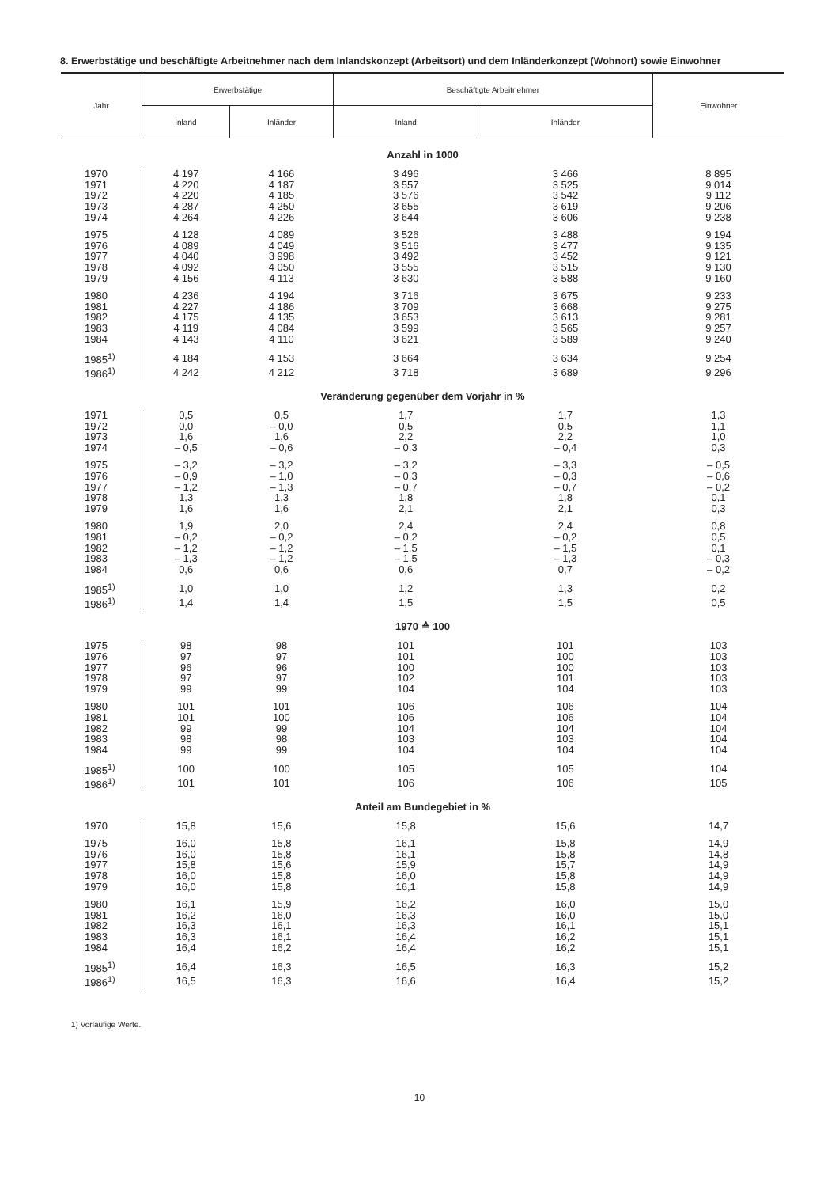8. Erwerbstätige und beschäftigte Arbeitnehmer nach dem Inlandskonzept (Arbeitsort) und dem Inländerkonzept (Wohnort) sowie Einwohner
| Jahr | Erwerbstätige | | Beschäftigte Arbeitnehmer | | Einwohner |
| --- | --- | --- | --- | --- | --- |
| | Inland | Inländer | Inland | Inländer | |
| Anzahl in 1000 | | | | | |
| 1970 | 4 197 | 4 166 | 3 496 | 3 466 | 8 895 |
| 1971 | 4 220 | 4 187 | 3 557 | 3 525 | 9 014 |
| 1972 | 4 220 | 4 185 | 3 576 | 3 542 | 9 112 |
| 1973 | 4 287 | 4 250 | 3 655 | 3 619 | 9 206 |
| 1974 | 4 264 | 4 226 | 3 644 | 3 606 | 9 238 |
| 1975 | 4 128 | 4 089 | 3 526 | 3 488 | 9 194 |
| 1976 | 4 089 | 4 049 | 3 516 | 3 477 | 9 135 |
| 1977 | 4 040 | 3 998 | 3 492 | 3 452 | 9 121 |
| 1978 | 4 092 | 4 050 | 3 555 | 3 515 | 9 130 |
| 1979 | 4 156 | 4 113 | 3 630 | 3 588 | 9 160 |
| 1980 | 4 236 | 4 194 | 3 716 | 3 675 | 9 233 |
| 1981 | 4 227 | 4 186 | 3 709 | 3 668 | 9 275 |
| 1982 | 4 175 | 4 135 | 3 653 | 3 613 | 9 281 |
| 1983 | 4 119 | 4 084 | 3 599 | 3 565 | 9 257 |
| 1984 | 4 143 | 4 110 | 3 621 | 3 589 | 9 240 |
| 1985<sup>1)</sup> | 4 184 | 4 153 | 3 664 | 3 634 | 9 254 |
| 1986<sup>1)</sup> | 4 242 | 4 212 | 3 718 | 3 689 | 9 296 |
| Veränderung gegenüber dem Vorjahr in % | | | | | |
| 1971 | 0,5 | 0,5 | 1,7 | 1,7 | 1,3 |
| 1972 | 0,0 | – 0,0 | 0,5 | 0,5 | 1,1 |
| 1973 | 1,6 | 1,6 | 2,2 | 2,2 | 1,0 |
| 1974 | – 0,5 | – 0,6 | – 0,3 | – 0,4 | 0,3 |
| 1975 | – 3,2 | – 3,2 | – 3,2 | – 3,3 | – 0,5 |
| 1976 | – 0,9 | – 1,0 | – 0,3 | – 0,3 | – 0,6 |
| 1977 | – 1,2 | – 1,3 | – 0,7 | – 0,7 | – 0,2 |
| 1978 | 1,3 | 1,3 | 1,8 | 1,8 | 0,1 |
| 1979 | 1,6 | 1,6 | 2,1 | 2,1 | 0,3 |
| 1980 | 1,9 | 2,0 | 2,4 | 2,4 | 0,8 |
| 1981 | – 0,2 | – 0,2 | – 0,2 | – 0,2 | 0,5 |
| 1982 | – 1,2 | – 1,2 | – 1,5 | – 1,5 | 0,1 |
| 1983 | – 1,3 | – 1,2 | – 1,5 | – 1,3 | – 0,3 |
| 1984 | 0,6 | 0,6 | 0,6 | 0,7 | – 0,2 |
| 1985<sup>1)</sup> | 1,0 | 1,0 | 1,2 | 1,3 | 0,2 |
| 1986<sup>1)</sup> | 1,4 | 1,4 | 1,5 | 1,5 | 0,5 |
| 1970 ≙ 100 | | | | | |
| 1975 | 98 | 98 | 101 | 101 | 103 |
| 1976 | 97 | 97 | 101 | 100 | 103 |
| 1977 | 96 | 96 | 100 | 100 | 103 |
| 1978 | 97 | 97 | 102 | 101 | 103 |
| 1979 | 99 | 99 | 104 | 104 | 103 |
| 1980 | 101 | 101 | 106 | 106 | 104 |
| 1981 | 101 | 100 | 106 | 106 | 104 |
| 1982 | 99 | 99 | 104 | 104 | 104 |
| 1983 | 98 | 98 | 103 | 103 | 104 |
| 1984 | 99 | 99 | 104 | 104 | 104 |
| 1985<sup>1)</sup> | 100 | 100 | 105 | 105 | 104 |
| 1986<sup>1)</sup> | 101 | 101 | 106 | 106 | 105 |
| Anteil am Bundegebiet in % | | | | | |
| 1970 | 15,8 | 15,6 | 15,8 | 15,6 | 14,7 |
| 1975 | 16,0 | 15,8 | 16,1 | 15,8 | 14,9 |
| 1976 | 16,0 | 15,8 | 16,1 | 15,8 | 14,8 |
| 1977 | 15,8 | 15,6 | 15,9 | 15,7 | 14,9 |
| 1978 | 16,0 | 15,8 | 16,0 | 15,8 | 14,9 |
| 1979 | 16,0 | 15,8 | 16,1 | 15,8 | 14,9 |
| 1980 | 16,1 | 15,9 | 16,2 | 16,0 | 15,0 |
| 1981 | 16,2 | 16,0 | 16,3 | 16,0 | 15,0 |
| 1982 | 16,3 | 16,1 | 16,3 | 16,1 | 15,1 |
| 1983 | 16,3 | 16,1 | 16,4 | 16,2 | 15,1 |
| 1984 | 16,4 | 16,2 | 16,4 | 16,2 | 15,1 |
| 1985<sup>1)</sup> | 16,4 | 16,3 | 16,5 | 16,3 | 15,2 |
| 1986<sup>1)</sup> | 16,5 | 16,3 | 16,6 | 16,4 | 15,2 |
1) Vorläufige Werte.
10